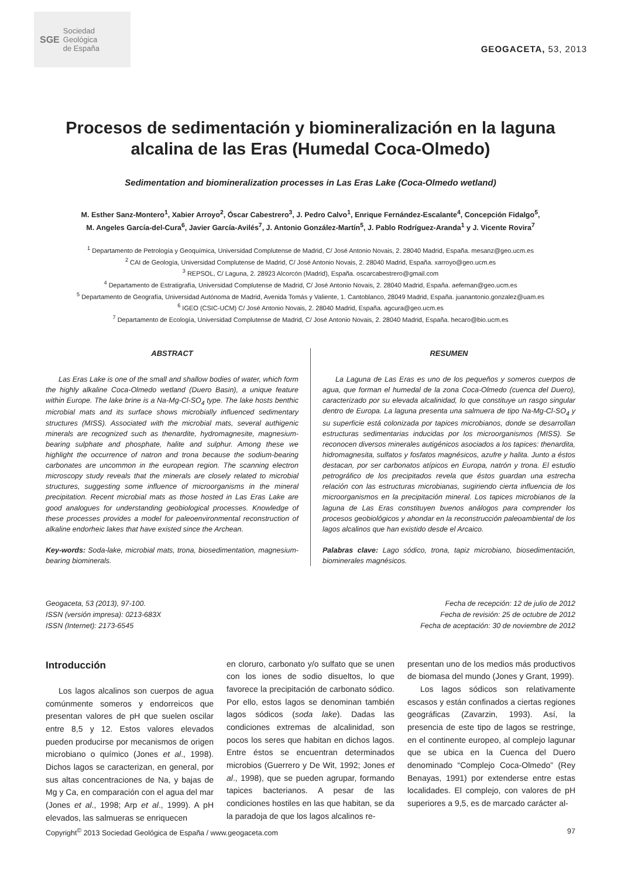SGE Sociedad
Geológica
de España
GEOGACETA, 53, 2013
Procesos de sedimentación y biomineralización en la laguna
alcalina de las Eras (Humedal Coca-Olmedo)
Sedimentation and biomineralization processes in Las Eras Lake (Coca-Olmedo wetland)
M. Esther Sanz-Montero<sup>1</sup>, Xabier Arroyo<sup>2</sup>, Óscar Cabestrero<sup>3</sup>, J. Pedro Calvo<sup>1</sup>, Enrique Fernández-Escalante<sup>4</sup>, Concepción Fidalgo<sup>5</sup>,
M. Angeles García-del-Cura<sup>6</sup>, Javier García-Avilés<sup>7</sup>, J. Antonio González-Martín<sup>5</sup>, J. Pablo Rodríguez-Aranda<sup>1</sup> y J. Vicente Rovira<sup>7</sup>
<sup>1</sup> Departamento de Petrología y Geoquímica, Universidad Complutense de Madrid, C/ José Antonio Novais, 2. 28040 Madrid, España. mesanz@geo.ucm.es
<sup>2</sup> CAI de Geología, Universidad Complutense de Madrid, C/ José Antonio Novais, 2. 28040 Madrid, España. xarroyo@geo.ucm.es
<sup>3</sup> REPSOL, C/ Laguna, 2. 28923 Alcorcón (Madrid), España. oscarcabestrero@gmail.com
<sup>4</sup> Departamento de Estratigrafía, Universidad Complutense de Madrid, C/ José Antonio Novais, 2. 28040 Madrid, España. aefernan@geo.ucm.es
<sup>5</sup> Departamento de Geografía, Universidad Autónoma de Madrid, Avenida Tomás y Valiente, 1. Cantoblanco, 28049 Madrid, España. juanantonio.gonzalez@uam.es
<sup>6</sup> IGEO (CSIC-UCM) C/ José Antonio Novais, 2. 28040 Madrid, España. agcura@geo.ucm.es
<sup>7</sup> Departamento de Ecología, Universidad Complutense de Madrid, C/ José Antonio Novais, 2. 28040 Madrid, España. hecaro@bio.ucm.es
ABSTRACT
Las Eras Lake is one of the small and shallow bodies of water, which form the highly alkaline Coca-Olmedo wetland (Duero Basin), a unique feature within Europe. The lake brine is a Na-Mg-Cl-SO<sub>4</sub> type. The lake hosts benthic microbial mats and its surface shows microbially influenced sedimentary structures (MISS). Associated with the microbial mats, several authigenic minerals are recognized such as thenardite, hydromagnesite, magnesium-bearing sulphate and phosphate, halite and sulphur. Among these we highlight the occurrence of natron and trona because the sodium-bearing carbonates are uncommon in the european region. The scanning electron microscopy study reveals that the minerals are closely related to microbial structures, suggesting some influence of microorganisms in the mineral precipitation. Recent microbial mats as those hosted in Las Eras Lake are good analogues for understanding geobiological processes. Knowledge of these processes provides a model for paleoenvironmental reconstruction of alkaline endorheic lakes that have existed since the Archean.
Key-words: Soda-lake, microbial mats, trona, biosedimentation, magnesium-bearing biominerals.
RESUMEN
La Laguna de Las Eras es uno de los pequeños y someros cuerpos de agua, que forman el humedal de la zona Coca-Olmedo (cuenca del Duero), caracterizado por su elevada alcalinidad, lo que constituye un rasgo singular dentro de Europa. La laguna presenta una salmuera de tipo Na-Mg-Cl-SO<sub>4</sub> y su superficie está colonizada por tapices microbianos, donde se desarrollan estructuras sedimentarias inducidas por los microorganismos (MISS). Se reconocen diversos minerales autigénicos asociados a los tapices: thenardita, hidromagnesita, sulfatos y fosfatos magnésicos, azufre y halita. Junto a éstos destacan, por ser carbonatos atípicos en Europa, natrón y trona. El estudio petrográfico de los precipitados revela que éstos guardan una estrecha relación con las estructuras microbianas, sugiriendo cierta influencia de los microorganismos en la precipitación mineral. Los tapices microbianos de la laguna de Las Eras constituyen buenos análogos para comprender los procesos geobiológicos y ahondar en la reconstrucción paleoambiental de los lagos alcalinos que han existido desde el Arcaico.
Palabras clave: Lago sódico, trona, tapiz microbiano, biosedimentación, biominerales magnésicos.
Geogaceta, 53 (2013), 97-100.
ISSN (versión impresa): 0213-683X
ISSN (Internet): 2173-6545
Fecha de recepción: 12 de julio de 2012
Fecha de revisión: 25 de octubre de 2012
Fecha de aceptación: 30 de noviembre de 2012
Introducción
Los lagos alcalinos son cuerpos de agua comúnmente someros y endorreicos que presentan valores de pH que suelen oscilar entre 8,5 y 12. Estos valores elevados pueden producirse por mecanismos de origen microbiano o químico (Jones et al., 1998). Dichos lagos se caracterizan, en general, por sus altas concentraciones de Na, y bajas de Mg y Ca, en comparación con el agua del mar (Jones et al., 1998; Arp et al., 1999). A pH elevados, las salmueras se enriquecen
en cloruro, carbonato y/o sulfato que se unen con los iones de sodio disueltos, lo que favorece la precipitación de carbonato sódico. Por ello, estos lagos se denominan también lagos sódicos (soda lake). Dadas las condiciones extremas de alcalinidad, son pocos los seres que habitan en dichos lagos. Entre éstos se encuentran determinados microbios (Guerrero y De Wit, 1992; Jones et al., 1998), que se pueden agrupar, formando tapices bacterianos. A pesar de las condiciones hostiles en las que habitan, se da la paradoja de que los lagos alcalinos re-
presentan uno de los medios más productivos de biomasa del mundo (Jones y Grant, 1999).
Los lagos sódicos son relativamente escasos y están confinados a ciertas regiones geográficas (Zavarzin, 1993). Así, la presencia de este tipo de lagos se restringe, en el continente europeo, al complejo lagunar que se ubica en la Cuenca del Duero denominado “Complejo Coca-Olmedo” (Rey Benayas, 1991) por extenderse entre estas localidades. El complejo, con valores de pH superiores a 9,5, es de marcado carácter al-
Copyright<sup>©</sup> 2013 Sociedad Geológica de España / www.geogaceta.com 97